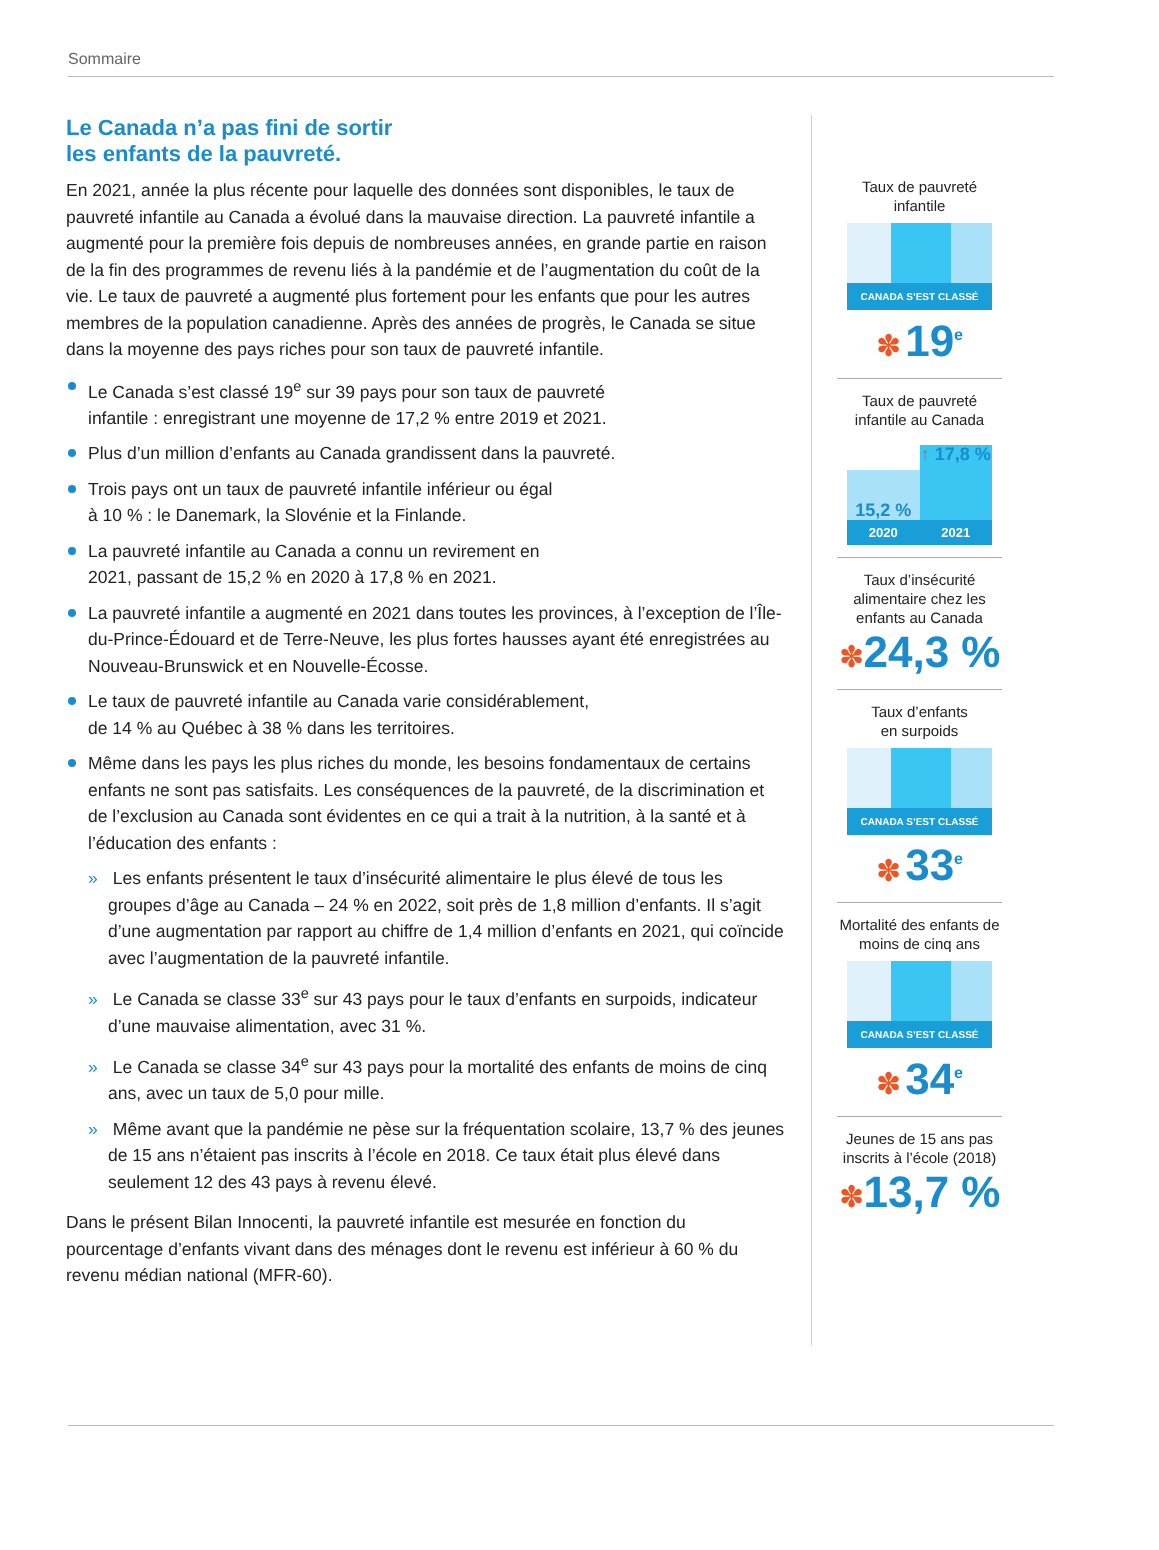Sommaire
Le Canada n’a pas fini de sortir
les enfants de la pauvreté.
En 2021, année la plus récente pour laquelle des données sont disponibles, le taux de pauvreté infantile au Canada a évolué dans la mauvaise direction. La pauvreté infantile a augmenté pour la première fois depuis de nombreuses années, en grande partie en raison de la fin des programmes de revenu liés à la pandémie et de l’augmentation du coût de la vie. Le taux de pauvreté a augmenté plus fortement pour les enfants que pour les autres membres de la population canadienne. Après des années de progrès, le Canada se situe dans la moyenne des pays riches pour son taux de pauvreté infantile.
Le Canada s’est classé 19<sup>e</sup> sur 39 pays pour son taux de pauvreté
infantile : enregistrant une moyenne de 17,2 % entre 2019 et 2021.
Plus d’un million d’enfants au Canada grandissent dans la pauvreté.
Trois pays ont un taux de pauvreté infantile inférieur ou égal
à 10 % : le Danemark, la Slovénie et la Finlande.
La pauvreté infantile au Canada a connu un revirement en
2021, passant de 15,2 % en 2020 à 17,8 % en 2021.
La pauvreté infantile a augmenté en 2021 dans toutes les provinces, à l’exception de l’Île-du-Prince-Édouard et de Terre-Neuve, les plus fortes hausses ayant été enregistrées au Nouveau-Brunswick et en Nouvelle-Écosse.
Le taux de pauvreté infantile au Canada varie considérablement,
de 14 % au Québec à 38 % dans les territoires.
Même dans les pays les plus riches du monde, les besoins fondamentaux de certains enfants ne sont pas satisfaits. Les conséquences de la pauvreté, de la discrimination et de l’exclusion au Canada sont évidentes en ce qui a trait à la nutrition, à la santé et à l’éducation des enfants :
» Les enfants présentent le taux d’insécurité alimentaire le plus élevé de tous les groupes d’âge au Canada – 24 % en 2022, soit près de 1,8 million d’enfants. Il s’agit d’une augmentation par rapport au chiffre de 1,4 million d’enfants en 2021, qui coïncide avec l’augmentation de la pauvreté infantile.
» Le Canada se classe 33<sup>e</sup> sur 43 pays pour le taux d’enfants en surpoids, indicateur d’une mauvaise alimentation, avec 31 %.
» Le Canada se classe 34<sup>e</sup> sur 43 pays pour la mortalité des enfants de moins de cinq ans, avec un taux de 5,0 pour mille.
» Même avant que la pandémie ne pèse sur la fréquentation scolaire, 13,7 % des jeunes de 15 ans n’étaient pas inscrits à l’école en 2018. Ce taux était plus élevé dans seulement 12 des 43 pays à revenu élevé.
Dans le présent Bilan Innocenti, la pauvreté infantile est mesurée en fonction du pourcentage d’enfants vivant dans des ménages dont le revenu est inférieur à 60 % du revenu médian national (MFR-60).
Taux de pauvreté
infantile
CANADA S’EST CLASSÉ
✽ 19<sup>e</sup>
Taux de pauvreté
infantile au Canada
15,2 %
2020
↑ 17,8 %
2021
Taux d’insécurité alimentaire chez les enfants au Canada
✽24,3 %
Taux d’enfants
en surpoids
CANADA S’EST CLASSÉ
✽ 33<sup>e</sup>
Mortalité des enfants de moins de cinq ans
CANADA S’EST CLASSÉ
✽ 34<sup>e</sup>
Jeunes de 15 ans pas inscrits à l’école (2018)
✽13,7 %